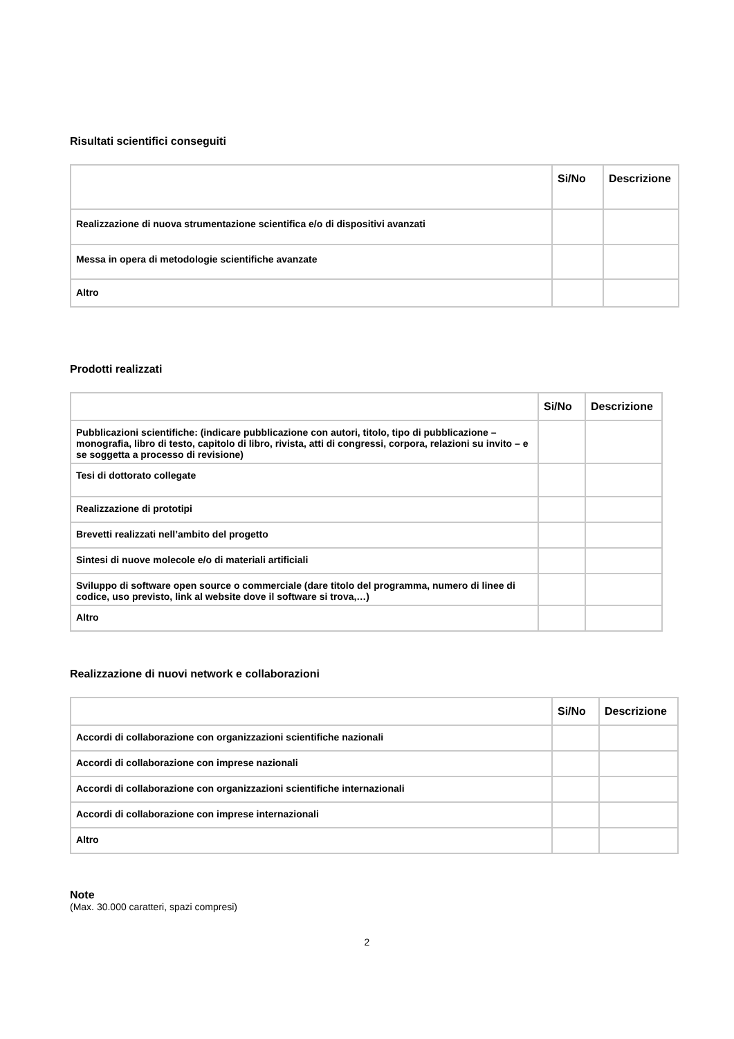Risultati scientifici conseguiti
| | Si/No | Descrizione |
| --- | --- | --- |
| Realizzazione di nuova strumentazione scientifica e/o di dispositivi avanzati | | |
| Messa in opera di metodologie scientifiche avanzate | | |
| Altro | | |
Prodotti realizzati
| | Si/No | Descrizione |
| --- | --- | --- |
| Pubblicazioni scientifiche: (indicare pubblicazione con autori, titolo, tipo di pubblicazione – monografia, libro di testo, capitolo di libro, rivista, atti di congressi, corpora, relazioni su invito – e se soggetta a processo di revisione) | | |
| Tesi di dottorato collegate | | |
| Realizzazione di prototipi | | |
| Brevetti realizzati nell’ambito del progetto | | |
| Sintesi di nuove molecole e/o di materiali artificiali | | |
| Sviluppo di software open source o commerciale (dare titolo del programma, numero di linee di codice, uso previsto, link al website dove il software si trova,…) | | |
| Altro | | |
Realizzazione di nuovi network e collaborazioni
| | Si/No | Descrizione |
| --- | --- | --- |
| Accordi di collaborazione con organizzazioni scientifiche nazionali | | |
| Accordi di collaborazione con imprese nazionali | | |
| Accordi di collaborazione con organizzazioni scientifiche internazionali | | |
| Accordi di collaborazione con imprese internazionali | | |
| Altro | | |
Note
(Max. 30.000 caratteri, spazi compresi)
2